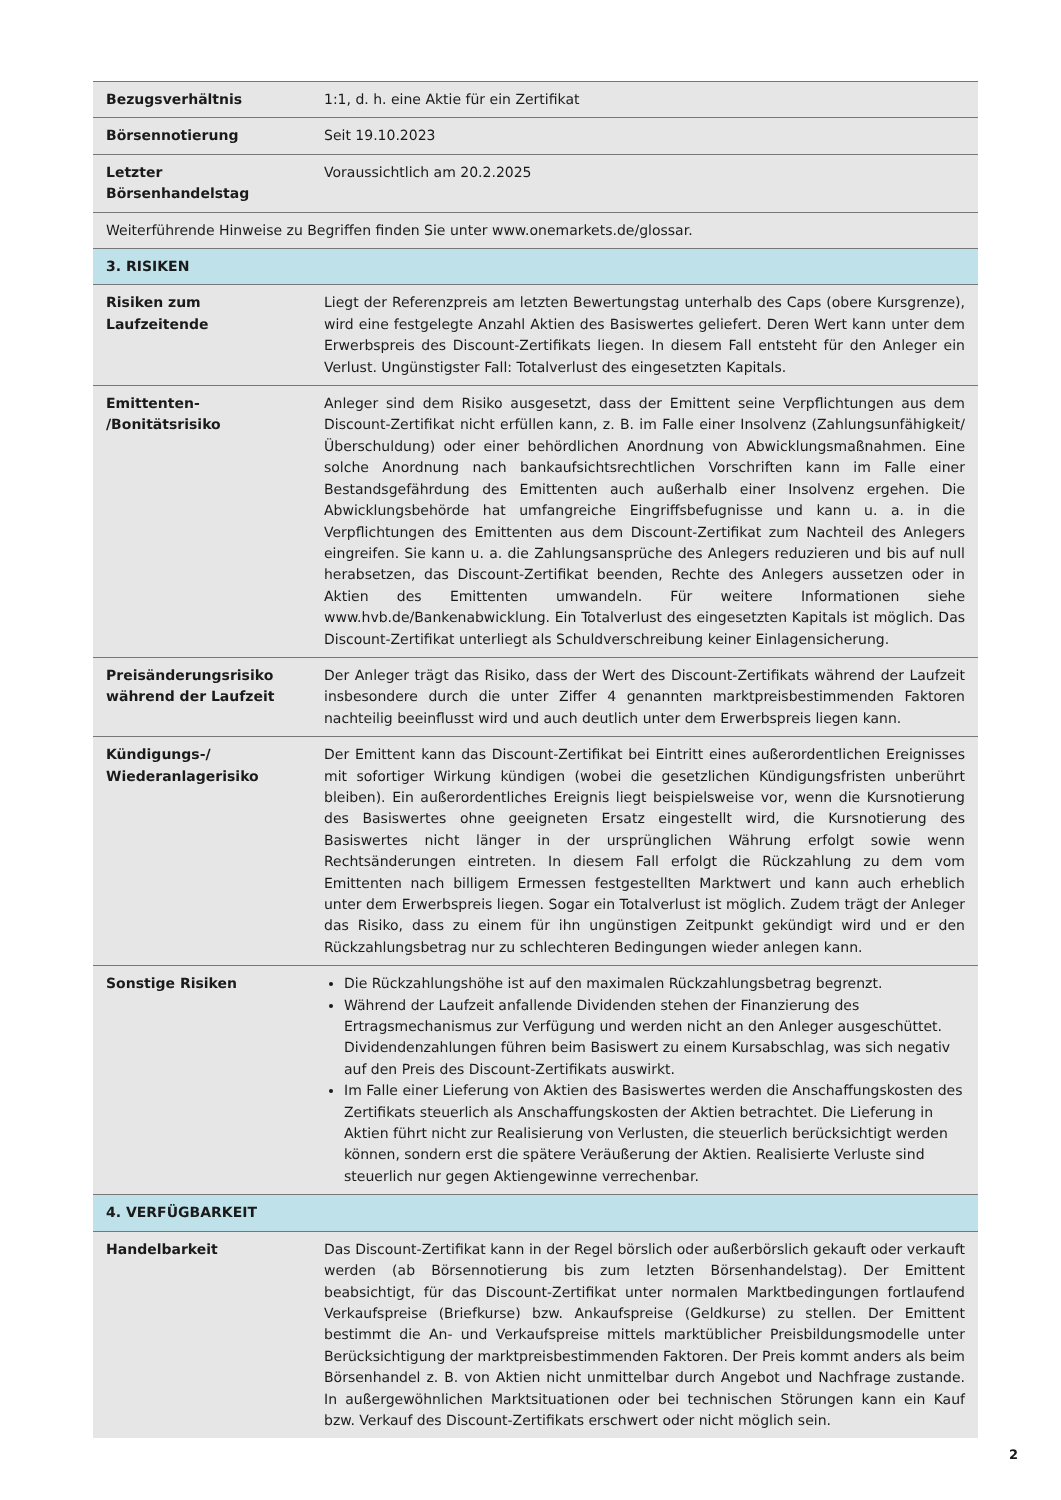| Bezugsverhältnis | 1:1, d. h. eine Aktie für ein Zertifikat |
| Börsennotierung | Seit 19.10.2023 |
| Letzter Börsenhandelstag | Voraussichtlich am 20.2.2025 |
| Weiterführende Hinweise zu Begriffen finden Sie unter www.onemarkets.de/glossar. | |
| 3. RISIKEN | |
| Risiken zum Laufzeitende | Liegt der Referenzpreis am letzten Bewertungstag unterhalb des Caps (obere Kursgrenze), wird eine festgelegte Anzahl Aktien des Basiswertes geliefert. Deren Wert kann unter dem Erwerbspreis des Discount-Zertifikats liegen. In diesem Fall entsteht für den Anleger ein Verlust. Ungünstigster Fall: Totalverlust des eingesetzten Kapitals. |
| Emittenten- /Bonitätsrisiko | Anleger sind dem Risiko ausgesetzt, dass der Emittent seine Verpflichtungen aus dem Discount-Zertifikat nicht erfüllen kann, z. B. im Falle einer Insolvenz (Zahlungsunfähigkeit/ Überschuldung) oder einer behördlichen Anordnung von Abwicklungsmaßnahmen. Eine solche Anordnung nach bankaufsichtsrechtlichen Vorschriften kann im Falle einer Bestandsgefährdung des Emittenten auch außerhalb einer Insolvenz ergehen. Die Abwicklungsbehörde hat umfangreiche Eingriffsbefugnisse und kann u. a. in die Verpflichtungen des Emittenten aus dem Discount-Zertifikat zum Nachteil des Anlegers eingreifen. Sie kann u. a. die Zahlungsansprüche des Anlegers reduzieren und bis auf null herabsetzen, das Discount-Zertifikat beenden, Rechte des Anlegers aussetzen oder in Aktien des Emittenten umwandeln. Für weitere Informationen siehe www.hvb.de/Bankenabwicklung. Ein Totalverlust des eingesetzten Kapitals ist möglich. Das Discount-Zertifikat unterliegt als Schuldverschreibung keiner Einlagensicherung. |
| Preisänderungsrisiko während der Laufzeit | Der Anleger trägt das Risiko, dass der Wert des Discount-Zertifikats während der Laufzeit insbesondere durch die unter Ziffer 4 genannten marktpreisbestimmenden Faktoren nachteilig beeinflusst wird und auch deutlich unter dem Erwerbspreis liegen kann. |
| Kündigungs-/ Wiederanlagerisiko | Der Emittent kann das Discount-Zertifikat bei Eintritt eines außerordentlichen Ereignisses mit sofortiger Wirkung kündigen (wobei die gesetzlichen Kündigungsfristen unberührt bleiben). Ein außerordentliches Ereignis liegt beispielsweise vor, wenn die Kursnotierung des Basiswertes ohne geeigneten Ersatz eingestellt wird, die Kursnotierung des Basiswertes nicht länger in der ursprünglichen Währung erfolgt sowie wenn Rechtsänderungen eintreten. In diesem Fall erfolgt die Rückzahlung zu dem vom Emittenten nach billigem Ermessen festgestellten Marktwert und kann auch erheblich unter dem Erwerbspreis liegen. Sogar ein Totalverlust ist möglich. Zudem trägt der Anleger das Risiko, dass zu einem für ihn ungünstigen Zeitpunkt gekündigt wird und er den Rückzahlungsbetrag nur zu schlechteren Bedingungen wieder anlegen kann. |
| Sonstige Risiken | Die Rückzahlungshöhe ist auf den maximalen Rückzahlungsbetrag begrenzt. Während der Laufzeit anfallende Dividenden stehen der Finanzierung des Ertragsmechanismus zur Verfügung und werden nicht an den Anleger ausgeschüttet. Dividendenzahlungen führen beim Basiswert zu einem Kursabschlag, was sich negativ auf den Preis des Discount-Zertifikats auswirkt. Im Falle einer Lieferung von Aktien des Basiswertes werden die Anschaffungskosten des Zertifikats steuerlich als Anschaffungskosten der Aktien betrachtet. Die Lieferung in Aktien führt nicht zur Realisierung von Verlusten, die steuerlich berücksichtigt werden können, sondern erst die spätere Veräußerung der Aktien. Realisierte Verluste sind steuerlich nur gegen Aktiengewinne verrechenbar. |
| 4. VERFÜGBARKEIT | |
| Handelbarkeit | Das Discount-Zertifikat kann in der Regel börslich oder außerbörslich gekauft oder verkauft werden (ab Börsennotierung bis zum letzten Börsenhandelstag). Der Emittent beabsichtigt, für das Discount-Zertifikat unter normalen Marktbedingungen fortlaufend Verkaufspreise (Briefkurse) bzw. Ankaufspreise (Geldkurse) zu stellen. Der Emittent bestimmt die An- und Verkaufspreise mittels marktüblicher Preisbildungsmodelle unter Berücksichtigung der marktpreisbestimmenden Faktoren. Der Preis kommt anders als beim Börsenhandel z. B. von Aktien nicht unmittelbar durch Angebot und Nachfrage zustande. In außergewöhnlichen Marktsituationen oder bei technischen Störungen kann ein Kauf bzw. Verkauf des Discount-Zertifikats erschwert oder nicht möglich sein. |
2